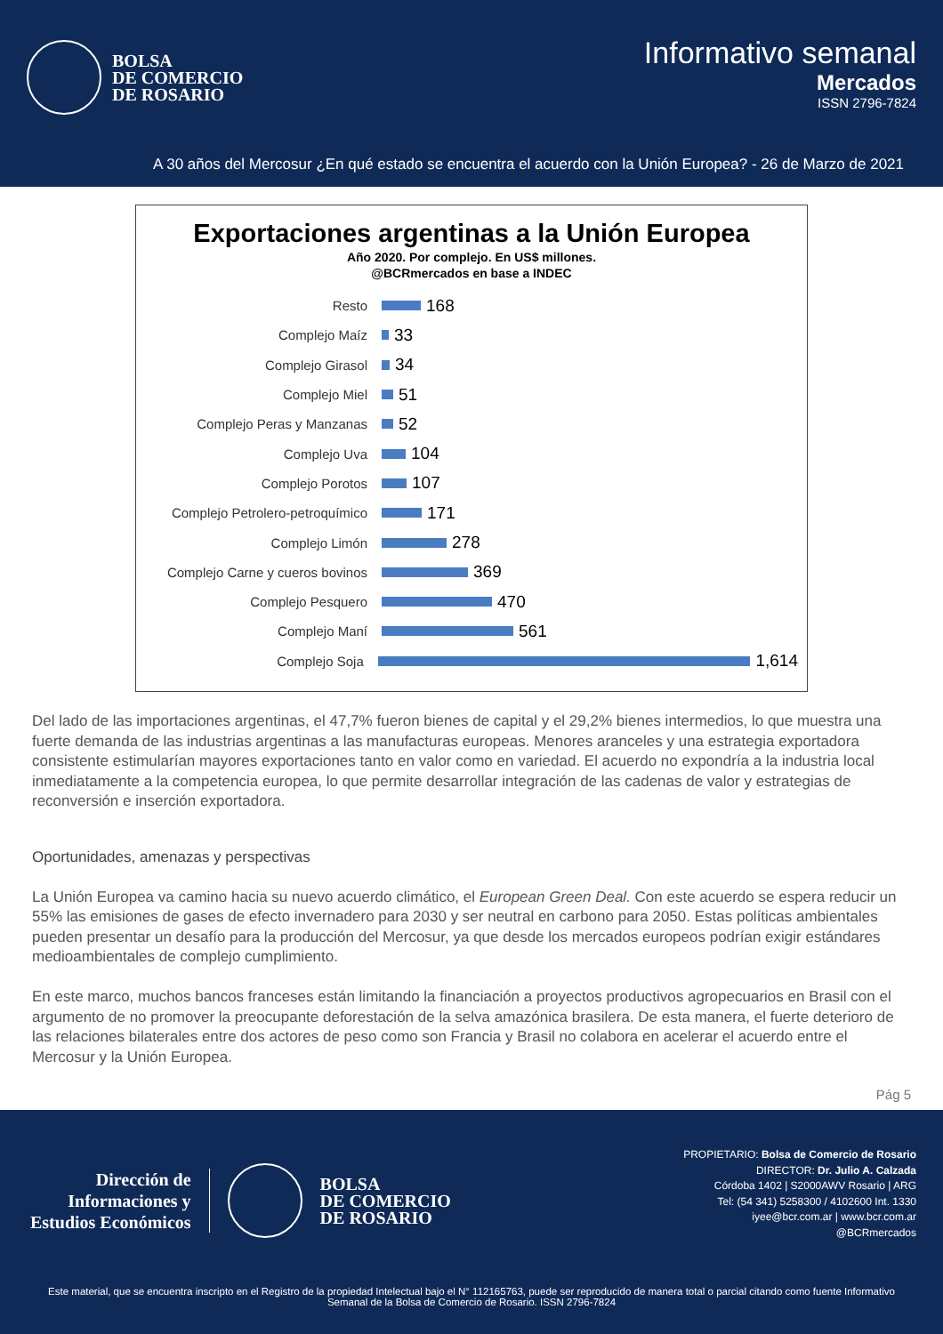BOLSA
DE COMERCIO
DE ROSARIO
Informativo semanal
Mercados
ISSN 2796-7824
A 30 años del Mercosur ¿En qué estado se encuentra el acuerdo con la Unión Europea? - 26 de Marzo de 2021
Exportaciones argentinas a la Unión Europea
Año 2020. Por complejo. En US$ millones.
@BCRmercados en base a INDEC
Resto 168
Complejo Maíz 33
Complejo Girasol 34
Complejo Miel 51
Complejo Peras y Manzanas 52
Complejo Uva 104
Complejo Porotos 107
Complejo Petrolero-petroquímico 171
Complejo Limón 278
Complejo Carne y cueros bovinos 369
Complejo Pesquero 470
Complejo Maní 561
Complejo Soja 1,614
Del lado de las importaciones argentinas, el 47,7% fueron bienes de capital y el 29,2% bienes intermedios, lo que muestra una fuerte demanda de las industrias argentinas a las manufacturas europeas. Menores aranceles y una estrategia exportadora consistente estimularían mayores exportaciones tanto en valor como en variedad. El acuerdo no expondría a la industria local inmediatamente a la competencia europea, lo que permite desarrollar integración de las cadenas de valor y estrategias de reconversión e inserción exportadora.
Oportunidades, amenazas y perspectivas
La Unión Europea va camino hacia su nuevo acuerdo climático, el European Green Deal. Con este acuerdo se espera reducir un 55% las emisiones de gases de efecto invernadero para 2030 y ser neutral en carbono para 2050. Estas políticas ambientales pueden presentar un desafío para la producción del Mercosur, ya que desde los mercados europeos podrían exigir estándares medioambientales de complejo cumplimiento.
En este marco, muchos bancos franceses están limitando la financiación a proyectos productivos agropecuarios en Brasil con el argumento de no promover la preocupante deforestación de la selva amazónica brasilera. De esta manera, el fuerte deterioro de las relaciones bilaterales entre dos actores de peso como son Francia y Brasil no colabora en acelerar el acuerdo entre el Mercosur y la Unión Europea.
Pág 5
Dirección de
Informaciones y
Estudios Económicos
BOLSA
DE COMERCIO
DE ROSARIO
PROPIETARIO: Bolsa de Comercio de Rosario
DIRECTOR: Dr. Julio A. Calzada
Córdoba 1402 | S2000AWV Rosario | ARG
Tel: (54 341) 5258300 / 4102600 Int. 1330
iyee@bcr.com.ar | www.bcr.com.ar
@BCRmercados
Este material, que se encuentra inscripto en el Registro de la propiedad Intelectual bajo el N° 112165763, puede ser reproducido de manera total o parcial citando como fuente Informativo Semanal de la Bolsa de Comercio de Rosario. ISSN 2796-7824